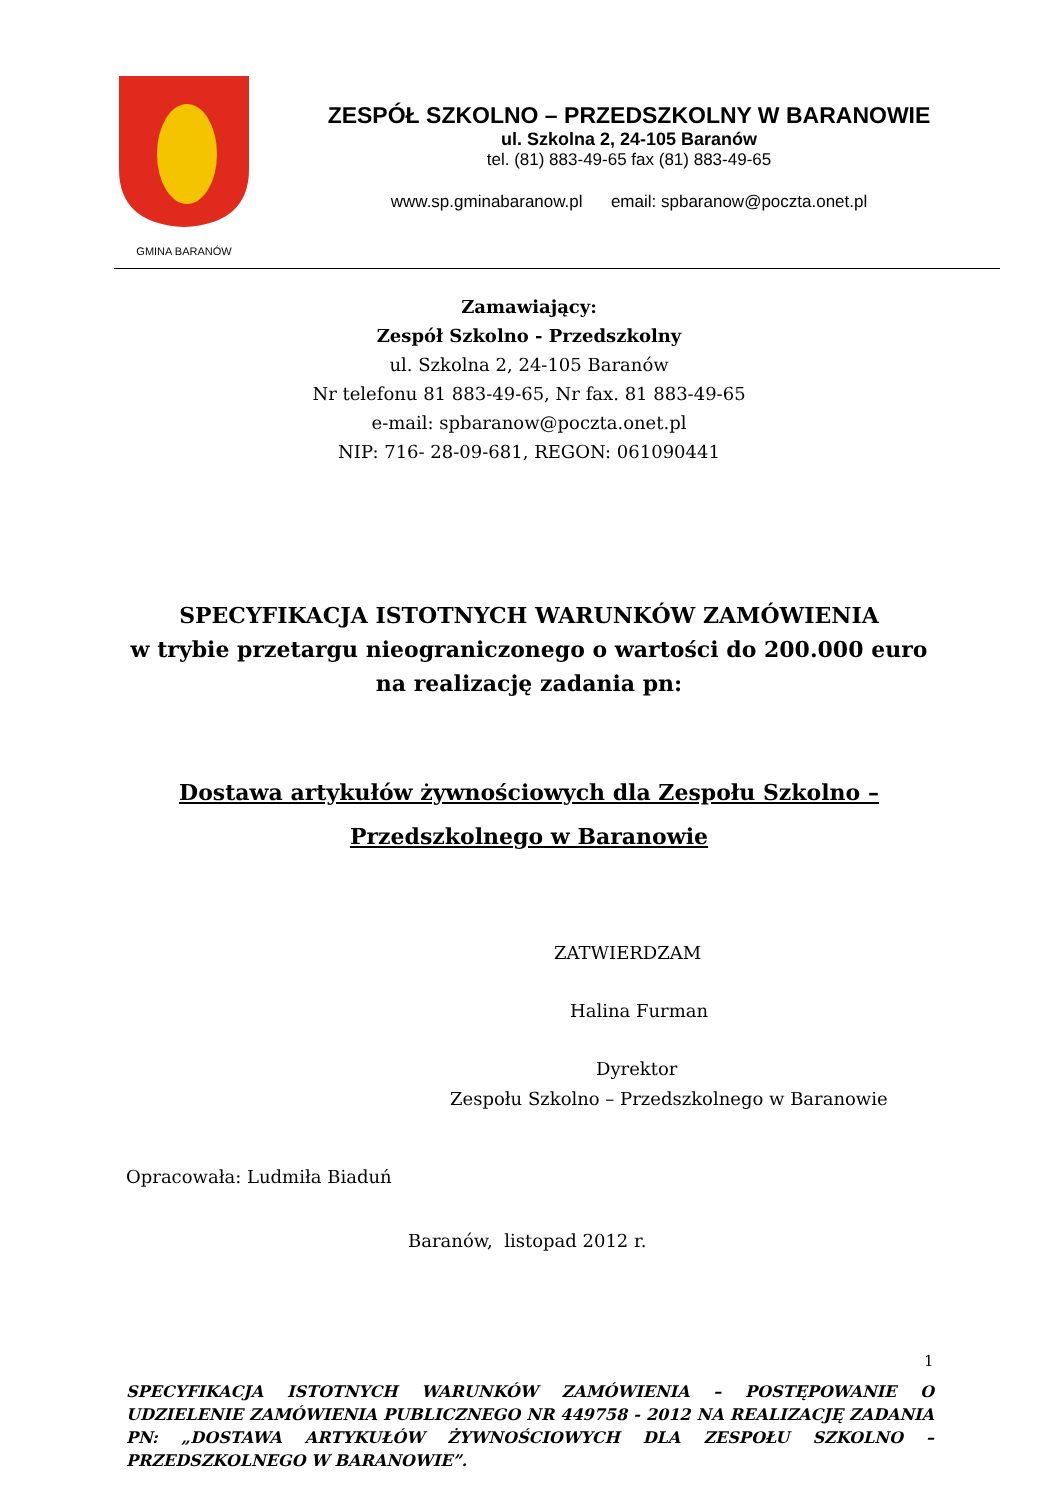GMINA BARANÓW
ZESPÓŁ SZKOLNO – PRZEDSZKOLNY W BARANOWIE
ul. Szkolna 2, 24-105 Baranów
tel. (81) 883-49-65 fax (81) 883-49-65
www.sp.gminabaranow.pl email: spbaranow@poczta.onet.pl
Zamawiający:
Zespół Szkolno - Przedszkolny
ul. Szkolna 2, 24-105 Baranów
Nr telefonu 81 883-49-65, Nr fax. 81 883-49-65
e-mail: spbaranow@poczta.onet.pl
NIP: 716- 28-09-681, REGON: 061090441
SPECYFIKACJA ISTOTNYCH WARUNKÓW ZAMÓWIENIA
w trybie przetargu nieograniczonego o wartości do 200.000 euro na realizację zadania pn:
Dostawa artykułów żywnościowych dla Zespołu Szkolno –
Przedszkolnego w Baranowie
ZATWIERDZAM
Halina Furman
Dyrektor
Zespołu Szkolno – Przedszkolnego w Baranowie
Opracowała: Ludmiła Biaduń
Baranów, listopad 2012 r.
1
SPECYFIKACJA ISTOTNYCH WARUNKÓW ZAMÓWIENIA – POSTĘPOWANIE O UDZIELENIE ZAMÓWIENIA PUBLICZNEGO NR 449758 - 2012 NA REALIZACJĘ ZADANIA PN: „DOSTAWA ARTYKUŁÓW ŻYWNOŚCIOWYCH DLA ZESPOŁU SZKOLNO – PRZEDSZKOLNEGO W BARANOWIE”.